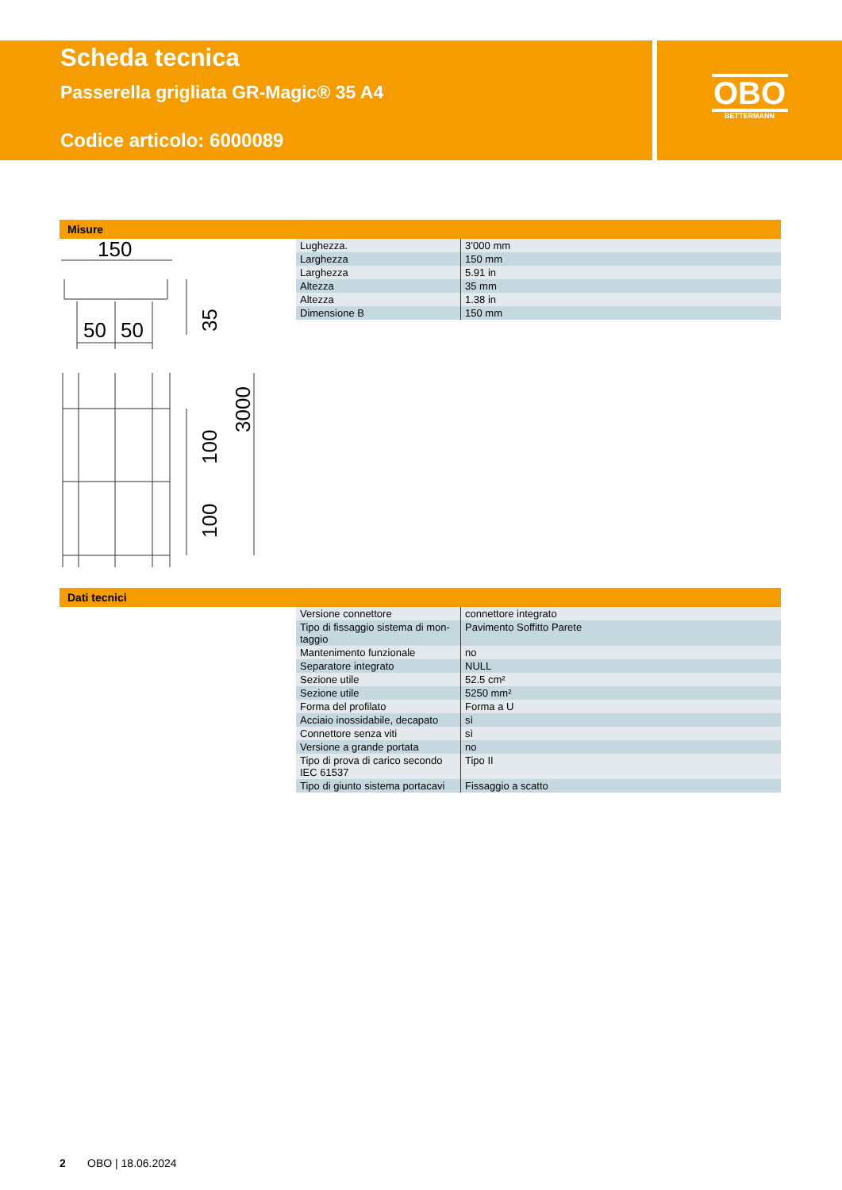Scheda tecnica
Passerella grigliata GR-Magic® 35 A4
Codice articolo: 6000089
OBO
BETTERMANN
Misure
150
50
50
35
3000
100
100
| Lughezza. | 3’000 mm |
| Larghezza | 150 mm |
| Larghezza | 5.91 in |
| Altezza | 35 mm |
| Altezza | 1.38 in |
| Dimensione B | 150 mm |
Dati tecnici
| Versione connettore | connettore integrato |
| Tipo di fissaggio sistema di mon-taggio | Pavimento Soffitto Parete |
| Mantenimento funzionale | no |
| Separatore integrato | NULL |
| Sezione utile | 52.5 cm² |
| Sezione utile | 5250 mm² |
| Forma del profilato | Forma a U |
| Acciaio inossidabile, decapato | sì |
| Connettore senza viti | sì |
| Versione a grande portata | no |
| Tipo di prova di carico secondo IEC 61537 | Tipo II |
| Tipo di giunto sistema portacavi | Fissaggio a scatto |
2 OBO | 18.06.2024